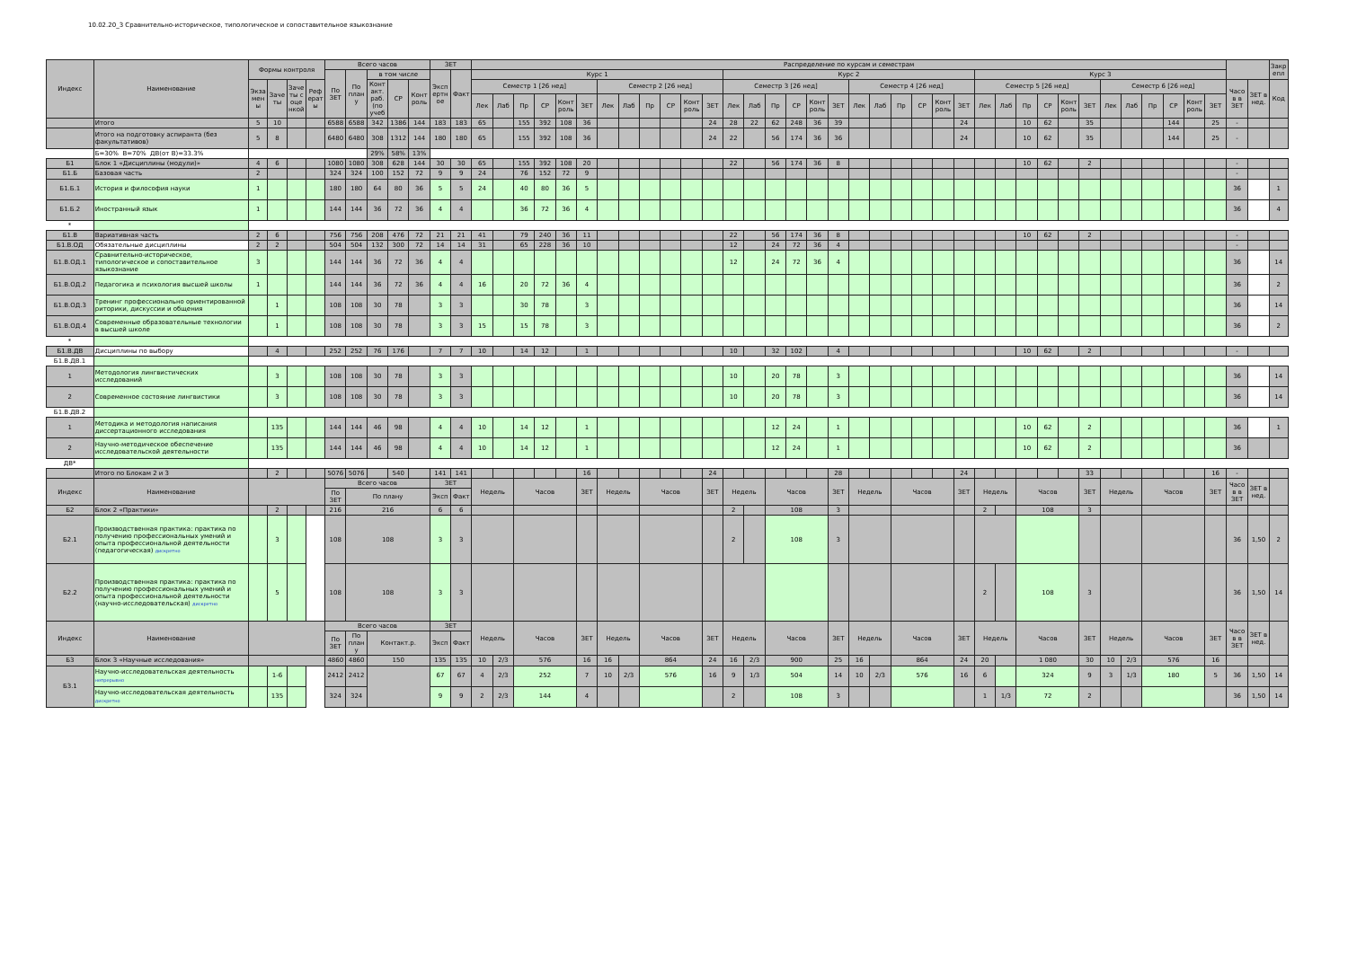10.02.20_3 Сравнительно-историческое, типологическое и сопоставительное языкознание
| Индекс | Наименование | Формы контроля | | | | Всего часов | | | | | ЗЕТ | | Распределение по курсам и семестрам | | | | | | | | | | | | | | | | | | | | | | | | | | | | | | | | | | | | | | Закр епл |
| --- | --- | --- | --- | --- | --- | --- | --- | --- | --- | --- | --- | --- | --- | --- | --- | --- | --- | --- | --- | --- | --- | --- | --- | --- | --- | --- | --- | --- | --- | --- | --- | --- | --- | --- | --- | --- | --- | --- | --- | --- | --- | --- | --- | --- | --- | --- | --- | --- | --- | --- | --- |
| | | | | | | По ЗЕТ | По план у | в том числе | | | Эксп ертн ое | Факт | Курс 1 | | | | | | | | | | | | Курс 2 | | | | | | | | | | | | Курс 3 | | | | | | | | | | | | | | |
| | | Экза мен ы | Заче ты | Заче ты с оце нкой | Реф ерат ы | | | Конт акт. раб. (по учеб | СР | Конт роль | | | Семестр 1 [26 нед] | | | | | | Семестр 2 [26 нед] | | | | | | Семестр 3 [26 нед] | | | | | | Семестр 4 [26 нед] | | | | | | Семестр 5 [26 нед] | | | | | | Семестр 6 [26 нед] | | | | | | Часо в в ЗЕТ | ЗЕТ в нед. | Код |
| | | | | | | | | | | | | | Лек | Лаб | Пр | СР | Конт роль | ЗЕТ | Лек | Лаб | Пр | СР | Конт роль | ЗЕТ | Лек | Лаб | Пр | СР | Конт роль | ЗЕТ | Лек | Лаб | Пр | СР | Конт роль | ЗЕТ | Лек | Лаб | Пр | СР | Конт роль | ЗЕТ | Лек | Лаб | Пр | СР | Конт роль | ЗЕТ | | | |
| | Итого | 5 | 10 | | | 6588 | 6588 | 342 | 1386 | 144 | 183 | 183 | 65 | | 155 | 392 | 108 | 36 | | | | | | 24 | 28 | 22 | 62 | 248 | 36 | 39 | | | | | | 24 | | | 10 | 62 | | 35 | | | | 144 | | 25 | - | | |
| | Итого на подготовку аспиранта (без факультативов) | 5 | 8 | | | 6480 | 6480 | 308 | 1312 | 144 | 180 | 180 | 65 | | 155 | 392 | 108 | 36 | | | | | | 24 | 22 | | 56 | 174 | 36 | 36 | | | | | | 24 | | | 10 | 62 | | 35 | | | | 144 | | 25 | - | | |
| | Б=30% В=70% ДВ(от В)=33.3% | | | | | | | 29% | 58% | 13% | | | | | | | | | | | | | | | | | | | | | | | | | | | | | | | | | | | | | | | | | |
| Б1 | Блок 1 «Дисциплины (модули)» | 4 | 6 | | | 1080 | 1080 | 308 | 628 | 144 | 30 | 30 | 65 | | 155 | 392 | 108 | 20 | | | | | | | 22 | | 56 | 174 | 36 | 8 | | | | | | | | | 10 | 62 | | 2 | | | | | | | - | | |
| Б1.Б | Базовая часть | 2 | | | | 324 | 324 | 100 | 152 | 72 | 9 | 9 | 24 | | 76 | 152 | 72 | 9 | | | | | | | | | | | | | | | | | | | | | | | | | | | | | | | - | | |
| Б1.Б.1 | История и философия науки | 1 | | | | 180 | 180 | 64 | 80 | 36 | 5 | 5 | 24 | | 40 | 80 | 36 | 5 | | | | | | | | | | | | | | | | | | | | | | | | | | | | | | | 36 | | 1 |
| Б1.Б.2 | Иностранный язык | 1 | | | | 144 | 144 | 36 | 72 | 36 | 4 | 4 | | | 36 | 72 | 36 | 4 | | | | | | | | | | | | | | | | | | | | | | | | | | | | | | | 36 | | 4 |
| * | | | | | | | | | | | | | | | | | | | | | | | | | | | | | | | | | | | | | | | | | | | | | | | | | | | |
| Б1.В | Вариативная часть | 2 | 6 | | | 756 | 756 | 208 | 476 | 72 | 21 | 21 | 41 | | 79 | 240 | 36 | 11 | | | | | | | 22 | | 56 | 174 | 36 | 8 | | | | | | | | | 10 | 62 | | 2 | | | | | | | - | | |
| Б1.В.ОД | Обязательные дисциплины | 2 | 2 | | | 504 | 504 | 132 | 300 | 72 | 14 | 14 | 31 | | 65 | 228 | 36 | 10 | | | | | | | 12 | | 24 | 72 | 36 | 4 | | | | | | | | | | | | | | | | | | | - | | |
| Б1.В.ОД.1 | Сравнительно-историческое, типологическое и сопоставительное языкознание | 3 | | | | 144 | 144 | 36 | 72 | 36 | 4 | 4 | | | | | | | | | | | | | 12 | | 24 | 72 | 36 | 4 | | | | | | | | | | | | | | | | | | | 36 | | 14 |
| Б1.В.ОД.2 | Педагогика и психология высшей школы | 1 | | | | 144 | 144 | 36 | 72 | 36 | 4 | 4 | 16 | | 20 | 72 | 36 | 4 | | | | | | | | | | | | | | | | | | | | | | | | | | | | | | | 36 | | 2 |
| Б1.В.ОД.3 | Тренинг профессионально ориентированной риторики, дискуссии и общения | | 1 | | | 108 | 108 | 30 | 78 | | 3 | 3 | | | 30 | 78 | | 3 | | | | | | | | | | | | | | | | | | | | | | | | | | | | | | | 36 | | 14 |
| Б1.В.ОД.4 | Современные образовательные технологии в высшей школе | | 1 | | | 108 | 108 | 30 | 78 | | 3 | 3 | 15 | | 15 | 78 | | 3 | | | | | | | | | | | | | | | | | | | | | | | | | | | | | | | 36 | | 2 |
| * | | | | | | | | | | | | | | | | | | | | | | | | | | | | | | | | | | | | | | | | | | | | | | | | | | | |
| Б1.В.ДВ | Дисциплины по выбору | | 4 | | | 252 | 252 | 76 | 176 | | 7 | 7 | 10 | | 14 | 12 | | 1 | | | | | | | 10 | | 32 | 102 | | 4 | | | | | | | | | 10 | 62 | | 2 | | | | | | | - | | |
| Б1.В.ДВ.1 | | | | | | | | | | | | | | | | | | | | | | | | | | | | | | | | | | | | | | | | | | | | | | | | | | | |
| 1 | Методология лингвистических исследований | | 3 | | | 108 | 108 | 30 | 78 | | 3 | 3 | | | | | | | | | | | | | 10 | | 20 | 78 | | 3 | | | | | | | | | | | | | | | | | | | 36 | | 14 |
| 2 | Современное состояние лингвистики | | 3 | | | 108 | 108 | 30 | 78 | | 3 | 3 | | | | | | | | | | | | | 10 | | 20 | 78 | | 3 | | | | | | | | | | | | | | | | | | | 36 | | 14 |
| Б1.В.ДВ.2 | | | | | | | | | | | | | | | | | | | | | | | | | | | | | | | | | | | | | | | | | | | | | | | | | | | |
| 1 | Методика и методология написания диссертационного исследования | | 135 | | | 144 | 144 | 46 | 98 | | 4 | 4 | 10 | | 14 | 12 | | 1 | | | | | | | | | 12 | 24 | | 1 | | | | | | | | | 10 | 62 | | 2 | | | | | | | 36 | | 1 |
| 2 | Научно-методическое обеспечение исследовательской деятельности | | 135 | | | 144 | 144 | 46 | 98 | | 4 | 4 | 10 | | 14 | 12 | | 1 | | | | | | | | | 12 | 24 | | 1 | | | | | | | | | 10 | 62 | | 2 | | | | | | | 36 | | |
| ДВ* | | | | | | | | | | | | | | | | | | | | | | | | | | | | | | | | | | | | | | | | | | | | | | | | | | | |
| | Итого по Блокам 2 и 3 | | 2 | | | 5076 | 5076 | | 540 | | 141 | 141 | | | | | | 16 | | | | | | 24 | | | | | | 28 | | | | | | 24 | | | | | | 33 | | | | | | 16 | - | | |
| Индекс | Наименование | | | | | Всего часов | | | | | ЗЕТ | | Недель | | Часов | | | ЗЕТ | Недель | | Часов | | | ЗЕТ | Недель | | Часов | | | ЗЕТ | Недель | | Часов | | | ЗЕТ | Недель | | Часов | | | ЗЕТ | Недель | | Часов | | | ЗЕТ | Часо в в ЗЕТ | ЗЕТ в нед. | |
| | | | | | | По ЗЕТ | По плану | | | | Эксп | Факт | | | | | | | | | | | | | | | | | | | | | | | | | | | | | | | | | | | | | | | |
| Б2 | Блок 2 «Практики» | | 2 | | | 216 | 216 | | | | 6 | 6 | | | | | | | | | | | | | 2 | | 108 | | | 3 | | | | | | | 2 | | 108 | | | 3 | | | | | | | | | |
| Б2.1 | Производственная практика: практика по получению профессиональных умений и опыта профессиональной деятельности (педагогическая) дискретно | | 3 | | | 108 | 108 | | | | 3 | 3 | | | | | | | | | | | | | 2 | | 108 | | | 3 | | | | | | | | | | | | | | | | | | | 36 | 1,50 | 2 |
| Б2.2 | Производственная практика: практика по получению профессиональных умений и опыта профессиональной деятельности (научно-исследовательская) дискретно | | 5 | | | 108 | 108 | | | | 3 | 3 | | | | | | | | | | | | | | | | | | | | | | | | | 2 | | 108 | | | 3 | | | | | | | 36 | 1,50 | 14 |
| Индекс | Наименование | | | | | Всего часов | | | | | ЗЕТ | | Недель | | Часов | | | ЗЕТ | Недель | | Часов | | | ЗЕТ | Недель | | Часов | | | ЗЕТ | Недель | | Часов | | | ЗЕТ | Недель | | Часов | | | ЗЕТ | Недель | | Часов | | | ЗЕТ | Часо в в ЗЕТ | ЗЕТ в нед. | |
| | | | | | | По ЗЕТ | По план у | Контакт.р. | | | Эксп | Факт | | | | | | | | | | | | | | | | | | | | | | | | | | | | | | | | | | | | | | | |
| Б3 | Блок 3 «Научные исследования» | | | | | 4860 | 4860 | 150 | | | 135 | 135 | 10 | 2/3 | 576 | | | 16 | 16 | | 864 | | | 24 | 16 | 2/3 | 900 | | | 25 | 16 | | 864 | | | 24 | 20 | | 1 080 | | | 30 | 10 | 2/3 | 576 | | | 16 | | | |
| Б3.1 | Научно-исследовательская деятельность непрерывно | | 1-6 | | | 2412 | 2412 | | | | 67 | 67 | 4 | 2/3 | 252 | | | 7 | 10 | 2/3 | 576 | | | 16 | 9 | 1/3 | 504 | | | 14 | 10 | 2/3 | 576 | | | 16 | 6 | | 324 | | | 9 | 3 | 1/3 | 180 | | | 5 | 36 | 1,50 | 14 |
| | Научно-исследовательская деятельность дискретно | | 135 | | | 324 | 324 | | | | 9 | 9 | 2 | 2/3 | 144 | | | 4 | | | | | | | 2 | | 108 | | | 3 | | | | | | | 1 | 1/3 | 72 | | | 2 | | | | | | | 36 | 1,50 | 14 |